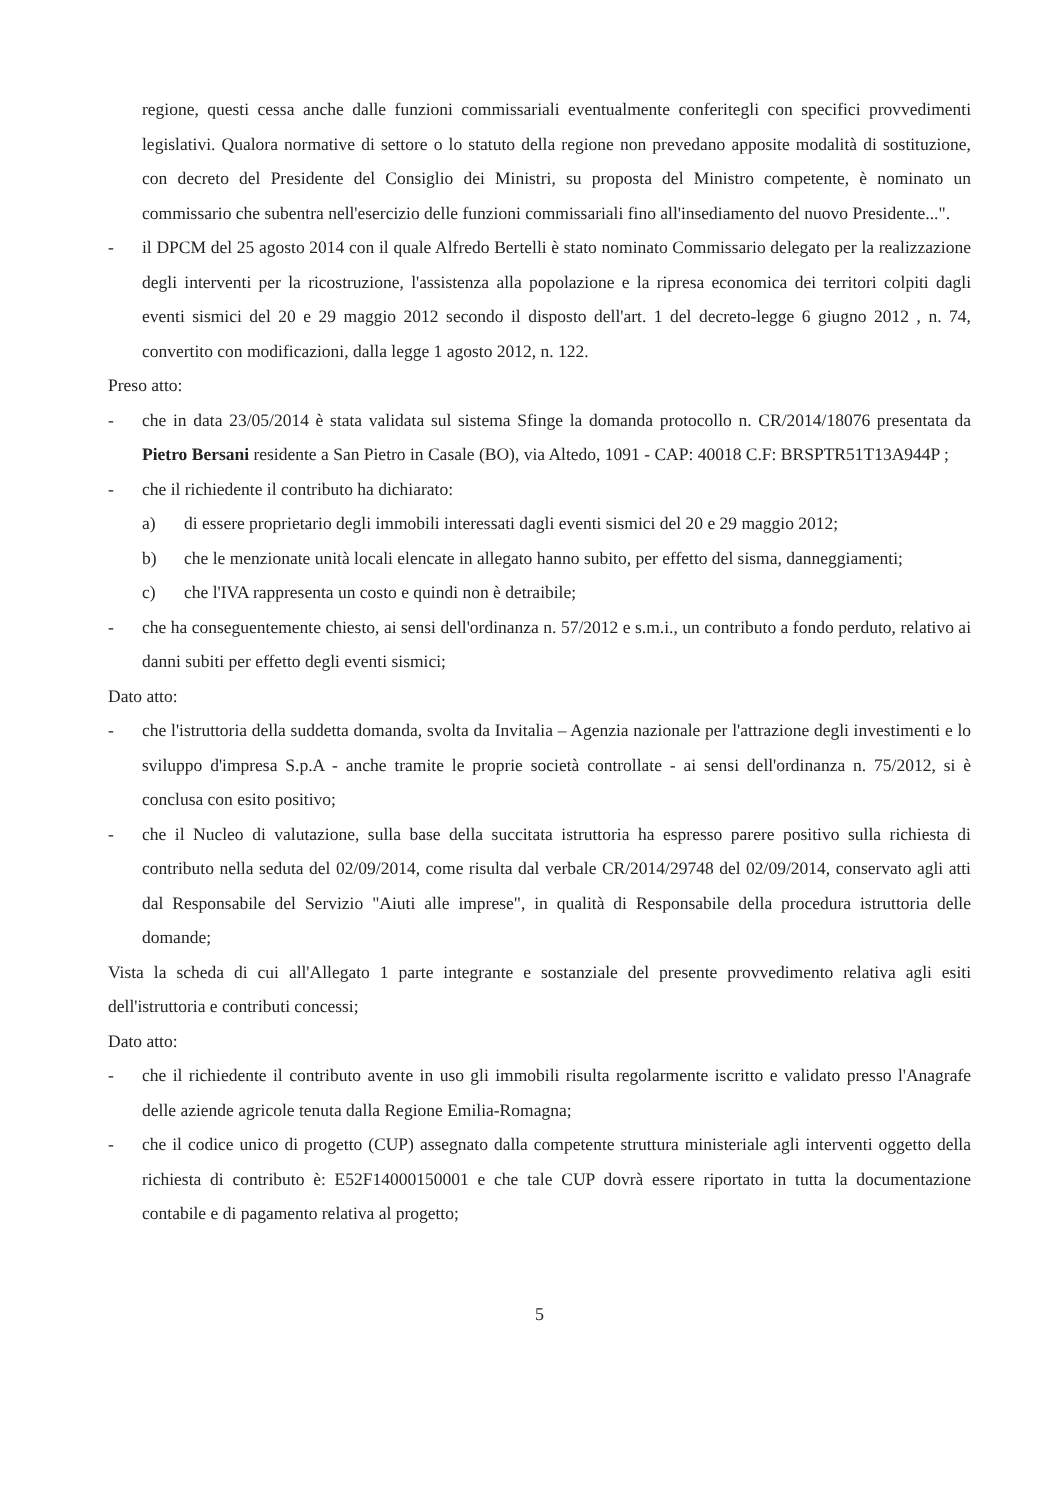regione, questi cessa anche dalle funzioni commissariali eventualmente conferitegli con specifici provvedimenti legislativi. Qualora normative di settore o lo statuto della regione non prevedano apposite modalità di sostituzione, con decreto del Presidente del Consiglio dei Ministri, su proposta del Ministro competente, è nominato un commissario che subentra nell'esercizio delle funzioni commissariali fino all'insediamento del nuovo Presidente...".
- il DPCM del 25 agosto 2014 con il quale Alfredo Bertelli è stato nominato Commissario delegato per la realizzazione degli interventi per la ricostruzione, l'assistenza alla popolazione e la ripresa economica dei territori colpiti dagli eventi sismici del 20 e 29 maggio 2012 secondo il disposto dell'art. 1 del decreto-legge 6 giugno 2012 , n. 74, convertito con modificazioni, dalla legge 1 agosto 2012, n. 122.
Preso atto:
- che in data 23/05/2014 è stata validata sul sistema Sfinge la domanda protocollo n. CR/2014/18076 presentata da Pietro Bersani residente a San Pietro in Casale (BO), via Altedo, 1091 - CAP: 40018 C.F: BRSPTR51T13A944P ;
- che il richiedente il contributo ha dichiarato:
a) di essere proprietario degli immobili interessati dagli eventi sismici del 20 e 29 maggio 2012;
b) che le menzionate unità locali elencate in allegato hanno subito, per effetto del sisma, danneggiamenti;
c) che l'IVA rappresenta un costo e quindi non è detraibile;
- che ha conseguentemente chiesto, ai sensi dell'ordinanza n. 57/2012 e s.m.i., un contributo a fondo perduto, relativo ai danni subiti per effetto degli eventi sismici;
Dato atto:
- che l'istruttoria della suddetta domanda, svolta da Invitalia – Agenzia nazionale per l'attrazione degli investimenti e lo sviluppo d'impresa S.p.A - anche tramite le proprie società controllate - ai sensi dell'ordinanza n. 75/2012, si è conclusa con esito positivo;
- che il Nucleo di valutazione, sulla base della succitata istruttoria ha espresso parere positivo sulla richiesta di contributo nella seduta del 02/09/2014, come risulta dal verbale CR/2014/29748 del 02/09/2014, conservato agli atti dal Responsabile del Servizio "Aiuti alle imprese", in qualità di Responsabile della procedura istruttoria delle domande;
Vista la scheda di cui all'Allegato 1 parte integrante e sostanziale del presente provvedimento relativa agli esiti dell'istruttoria e contributi concessi;
Dato atto:
- che il richiedente il contributo avente in uso gli immobili risulta regolarmente iscritto e validato presso l'Anagrafe delle aziende agricole tenuta dalla Regione Emilia-Romagna;
- che il codice unico di progetto (CUP) assegnato dalla competente struttura ministeriale agli interventi oggetto della richiesta di contributo è: E52F14000150001 e che tale CUP dovrà essere riportato in tutta la documentazione contabile e di pagamento relativa al progetto;
5